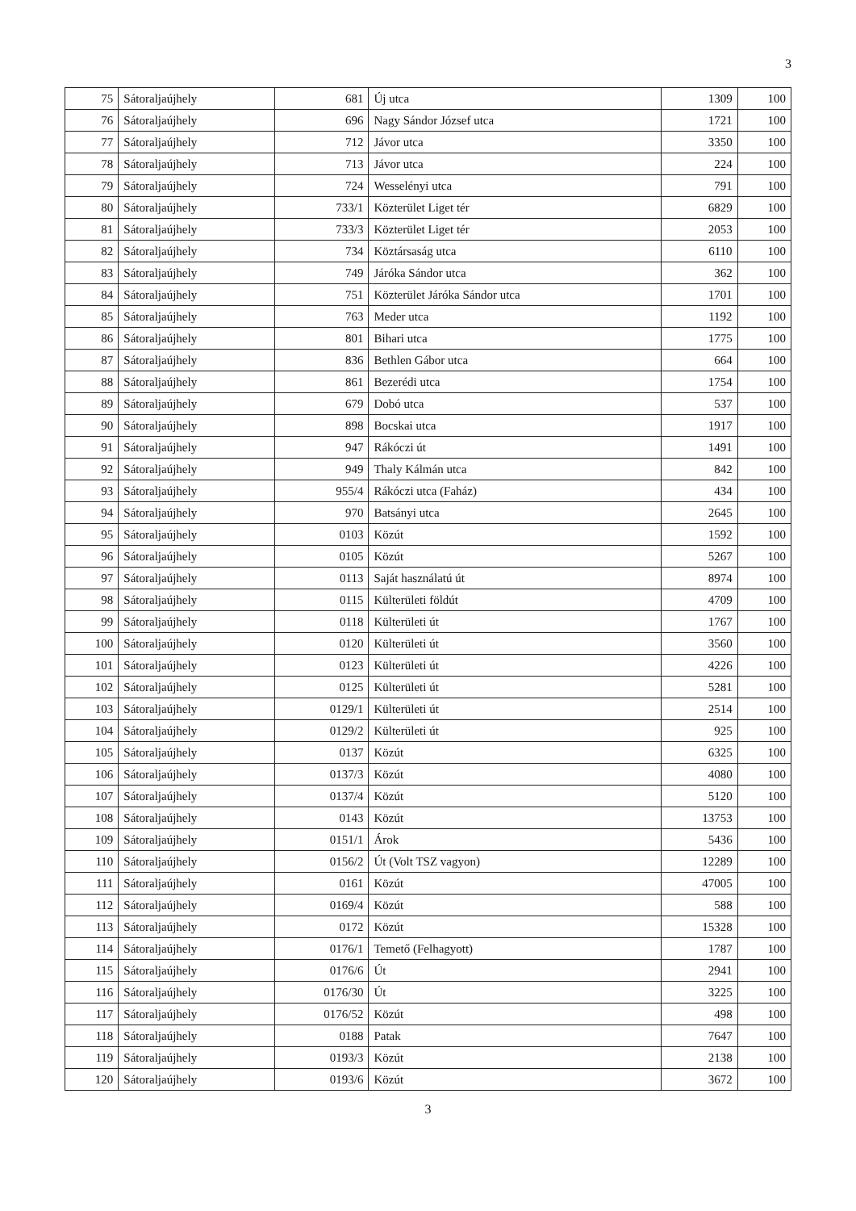3
| 75 | Sátoraljaújhely | 681 | Új utca | 1309 | 100 |
| 76 | Sátoraljaújhely | 696 | Nagy Sándor József utca | 1721 | 100 |
| 77 | Sátoraljaújhely | 712 | Jávor utca | 3350 | 100 |
| 78 | Sátoraljaújhely | 713 | Jávor utca | 224 | 100 |
| 79 | Sátoraljaújhely | 724 | Wesselényi utca | 791 | 100 |
| 80 | Sátoraljaújhely | 733/1 | Közterület Liget tér | 6829 | 100 |
| 81 | Sátoraljaújhely | 733/3 | Közterület Liget tér | 2053 | 100 |
| 82 | Sátoraljaújhely | 734 | Köztársaság utca | 6110 | 100 |
| 83 | Sátoraljaújhely | 749 | Járóka Sándor utca | 362 | 100 |
| 84 | Sátoraljaújhely | 751 | Közterület Járóka Sándor utca | 1701 | 100 |
| 85 | Sátoraljaújhely | 763 | Meder utca | 1192 | 100 |
| 86 | Sátoraljaújhely | 801 | Bihari utca | 1775 | 100 |
| 87 | Sátoraljaújhely | 836 | Bethlen Gábor utca | 664 | 100 |
| 88 | Sátoraljaújhely | 861 | Bezerédi utca | 1754 | 100 |
| 89 | Sátoraljaújhely | 679 | Dobó utca | 537 | 100 |
| 90 | Sátoraljaújhely | 898 | Bocskai utca | 1917 | 100 |
| 91 | Sátoraljaújhely | 947 | Rákóczi út | 1491 | 100 |
| 92 | Sátoraljaújhely | 949 | Thaly Kálmán utca | 842 | 100 |
| 93 | Sátoraljaújhely | 955/4 | Rákóczi utca (Faház) | 434 | 100 |
| 94 | Sátoraljaújhely | 970 | Batsányi utca | 2645 | 100 |
| 95 | Sátoraljaújhely | 0103 | Közút | 1592 | 100 |
| 96 | Sátoraljaújhely | 0105 | Közút | 5267 | 100 |
| 97 | Sátoraljaújhely | 0113 | Saját használatú út | 8974 | 100 |
| 98 | Sátoraljaújhely | 0115 | Külterületi földút | 4709 | 100 |
| 99 | Sátoraljaújhely | 0118 | Külterületi út | 1767 | 100 |
| 100 | Sátoraljaújhely | 0120 | Külterületi út | 3560 | 100 |
| 101 | Sátoraljaújhely | 0123 | Külterületi út | 4226 | 100 |
| 102 | Sátoraljaújhely | 0125 | Külterületi út | 5281 | 100 |
| 103 | Sátoraljaújhely | 0129/1 | Külterületi út | 2514 | 100 |
| 104 | Sátoraljaújhely | 0129/2 | Külterületi út | 925 | 100 |
| 105 | Sátoraljaújhely | 0137 | Közút | 6325 | 100 |
| 106 | Sátoraljaújhely | 0137/3 | Közút | 4080 | 100 |
| 107 | Sátoraljaújhely | 0137/4 | Közút | 5120 | 100 |
| 108 | Sátoraljaújhely | 0143 | Közút | 13753 | 100 |
| 109 | Sátoraljaújhely | 0151/1 | Árok | 5436 | 100 |
| 110 | Sátoraljaújhely | 0156/2 | Út (Volt TSZ vagyon) | 12289 | 100 |
| 111 | Sátoraljaújhely | 0161 | Közút | 47005 | 100 |
| 112 | Sátoraljaújhely | 0169/4 | Közút | 588 | 100 |
| 113 | Sátoraljaújhely | 0172 | Közút | 15328 | 100 |
| 114 | Sátoraljaújhely | 0176/1 | Temető (Felhagyott) | 1787 | 100 |
| 115 | Sátoraljaújhely | 0176/6 | Út | 2941 | 100 |
| 116 | Sátoraljaújhely | 0176/30 | Út | 3225 | 100 |
| 117 | Sátoraljaújhely | 0176/52 | Közút | 498 | 100 |
| 118 | Sátoraljaújhely | 0188 | Patak | 7647 | 100 |
| 119 | Sátoraljaújhely | 0193/3 | Közút | 2138 | 100 |
| 120 | Sátoraljaújhely | 0193/6 | Közút | 3672 | 100 |
3